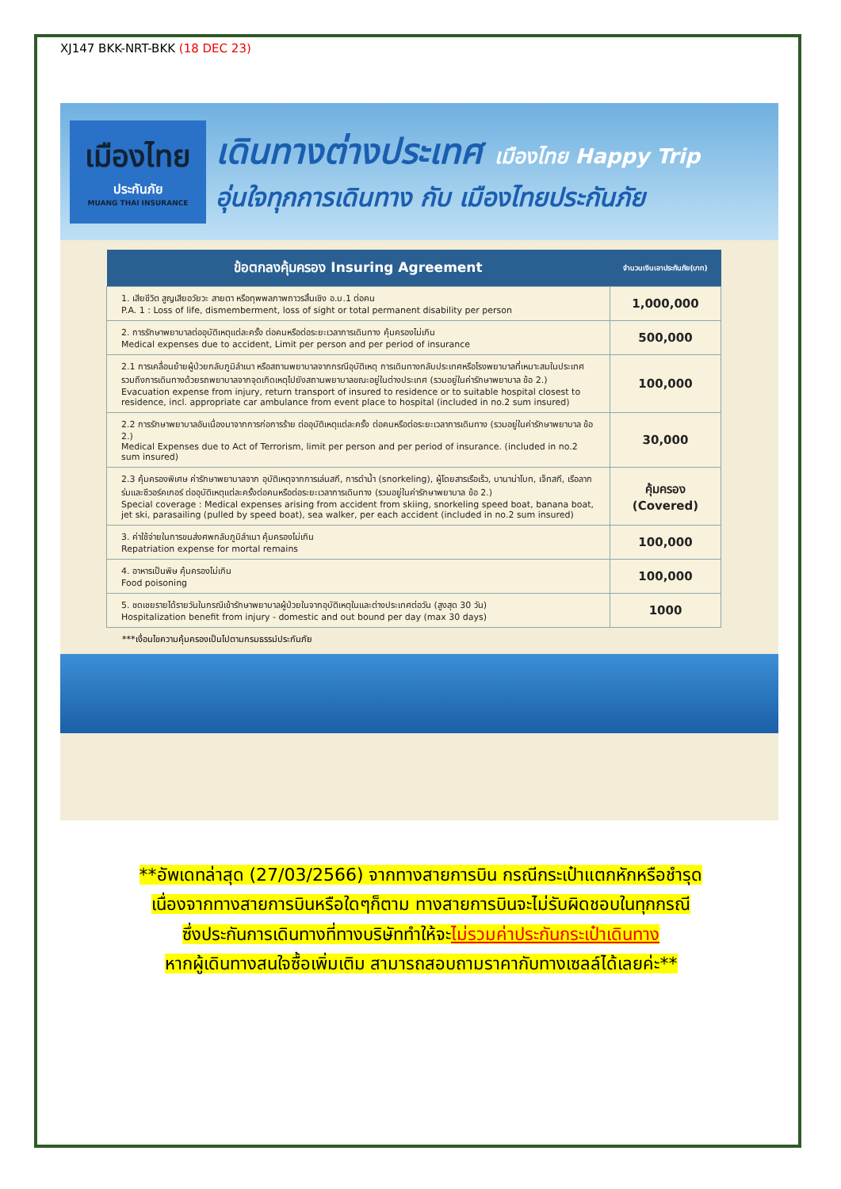XJ147 BKK-NRT-BKK (18 DEC 23)
เมืองไทย
ประกันภัย
MUANG THAI INSURANCE
เดินทางต่างประเทศ เมืองไทย Happy Trip
อุ่นใจทุกการเดินทาง กับ เมืองไทยประกันภัย
| ข้อตกลงคุ้มครอง Insuring Agreement | จำนวนเงินเอาประกันภัย(บาท) |
| --- | --- |
| 1. เสียชีวิต สูญเสียอวัยวะ สายตา หรือทุพพลภาพถาวรสิ้นเชิง อ.บ.1 ต่อคน P.A. 1 : Loss of life, dismemberment, loss of sight or total permanent disability per person | 1,000,000 |
| 2. การรักษาพยาบาลต่ออุบัติเหตุแต่ละครั้ง ต่อคนหรือต่อระยะเวลาการเดินทาง คุ้มครองไม่เกิน Medical expenses due to accident, Limit per person and per period of insurance | 500,000 |
| 2.1 การเคลื่อนย้ายผู้ป่วยกลับภูมิลำเนา หรือสถานพยาบาลจากกรณีอุบัติเหตุ การเดินทางกลับประเทศหรือโรงพยาบาลที่เหมาะสมในประเทศ รวมถึงการเดินทางด้วยรถพยาบาลจากจุดเกิดเหตุไปยังสถานพยาบาลขณะอยู่ในต่างประเทศ (รวมอยู่ในค่ารักษาพยาบาล ข้อ 2.) Evacuation expense from injury, return transport of insured to residence or to suitable hospital closest to residence, incl. appropriate car ambulance from event place to hospital (included in no.2 sum insured) | 100,000 |
| 2.2 การรักษาพยาบาลอันเนื่องมาจากการก่อการร้าย ต่ออุบัติเหตุแต่ละครั้ง ต่อคนหรือต่อระยะเวลาการเดินทาง (รวมอยู่ในค่ารักษาพยาบาล ข้อ 2.) Medical Expenses due to Act of Terrorism, limit per person and per period of insurance. (included in no.2 sum insured) | 30,000 |
| 2.3 คุ้มครองพิเศษ ค่ารักษาพยาบาลจาก อุบัติเหตุจากการเล่นสกี, การดำน้ำ (snorkeling), ผู้โดยสารเรือเร็ว, บานาน่าโบท, เจ็ทสกี, เรือลากร่มและซีวอร์คเกอร์ ต่ออุบัติเหตุแต่ละครั้งต่อคนหรือต่อระยะเวลาการเดินทาง (รวมอยู่ในค่ารักษาพยาบาล ข้อ 2.) Special coverage : Medical expenses arising from accident from skiing, snorkeling speed boat, banana boat, jet ski, parasailing (pulled by speed boat), sea walker, per each accident (included in no.2 sum insured) | คุ้มครอง (Covered) |
| 3. ค่าใช้จ่ายในการขนส่งศพกลับภูมิลำเนา คุ้มครองไม่เกิน Repatriation expense for mortal remains | 100,000 |
| 4. อาหารเป็นพิษ คุ้มครองไม่เกิน Food poisoning | 100,000 |
| 5. ชดเชยรายได้รายวันในกรณีเข้ารักษาพยาบาลผู้ป่วยในจากอุบัติเหตุในและต่างประเทศต่อวัน (สูงสุด 30 วัน) Hospitalization benefit from injury - domestic and out bound per day (max 30 days) | 1000 |
***เงื่อนไขความคุ้มครองเป็นไปตามกรมธรรม์ประกันภัย
**อัพเดทล่าสุด (27/03/2566) จากทางสายการบิน กรณีกระเป๋าแตกหักหรือชำรุด
เนื่องจากทางสายการบินหรือใดๆก็ตาม ทางสายการบินจะไม่รับผิดชอบในทุกกรณี
ซึ่งประกันการเดินทางที่ทางบริษัททำให้จะไม่รวมค่าประกันกระเป๋าเดินทาง
หากผู้เดินทางสนใจซื้อเพิ่มเติม สามารถสอบถามราคากับทางเซลล์ได้เลยค่ะ**